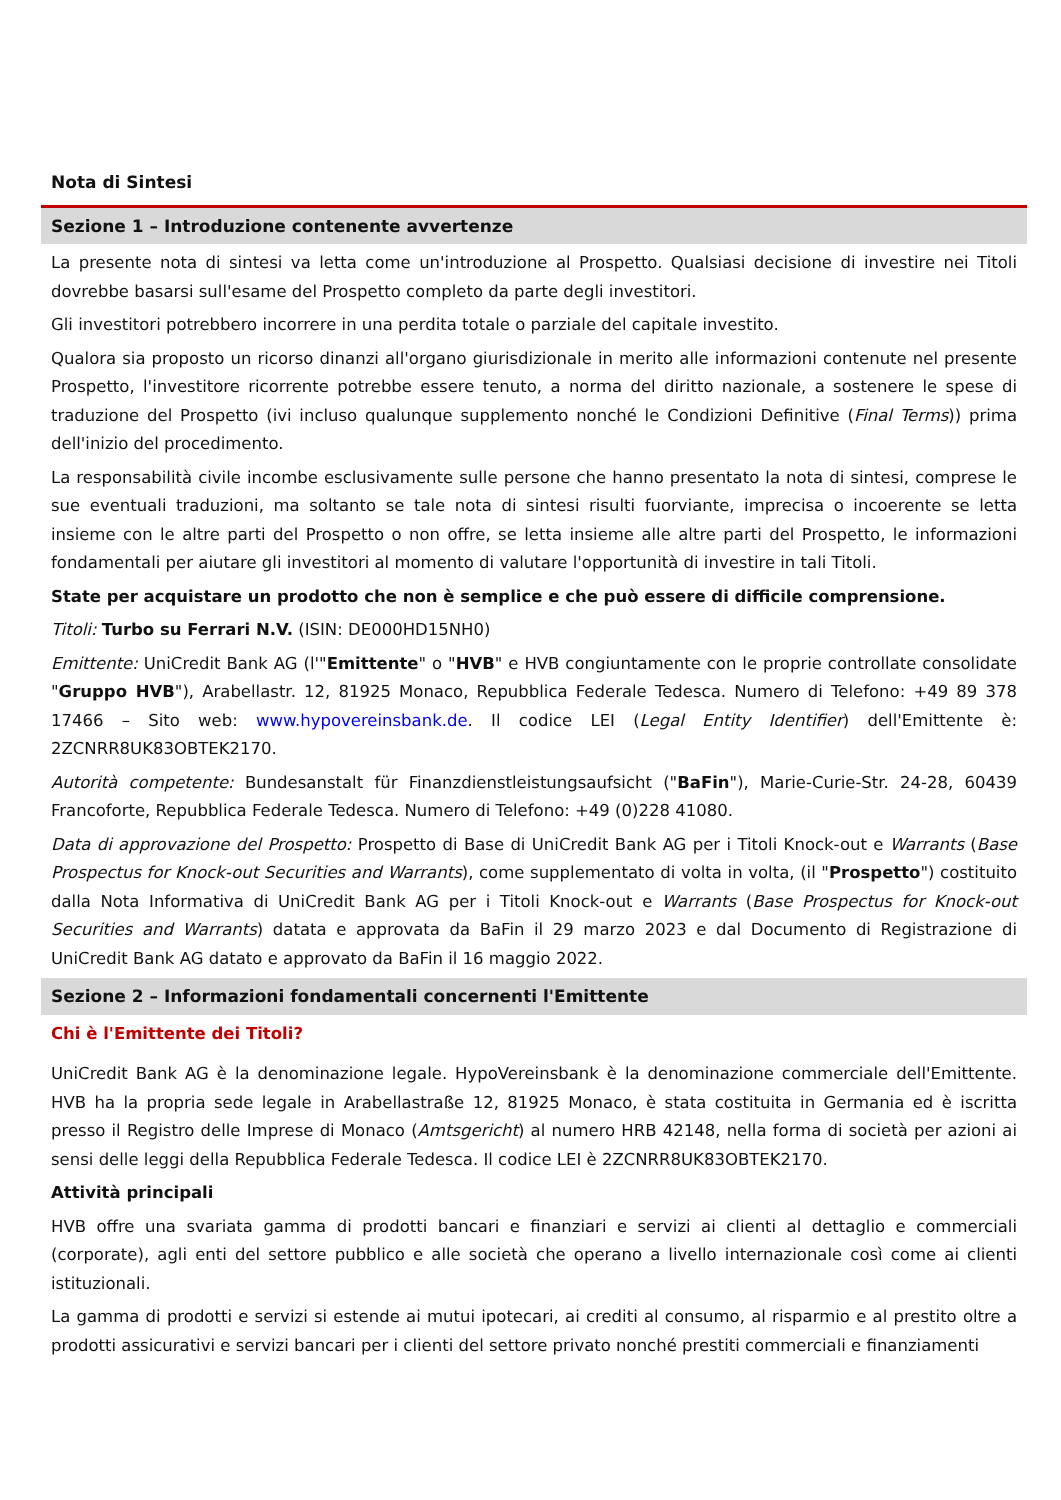Nota di Sintesi
Sezione 1 – Introduzione contenente avvertenze
La presente nota di sintesi va letta come un'introduzione al Prospetto. Qualsiasi decisione di investire nei Titoli dovrebbe basarsi sull'esame del Prospetto completo da parte degli investitori.
Gli investitori potrebbero incorrere in una perdita totale o parziale del capitale investito.
Qualora sia proposto un ricorso dinanzi all'organo giurisdizionale in merito alle informazioni contenute nel presente Prospetto, l'investitore ricorrente potrebbe essere tenuto, a norma del diritto nazionale, a sostenere le spese di traduzione del Prospetto (ivi incluso qualunque supplemento nonché le Condizioni Definitive (Final Terms)) prima dell'inizio del procedimento.
La responsabilità civile incombe esclusivamente sulle persone che hanno presentato la nota di sintesi, comprese le sue eventuali traduzioni, ma soltanto se tale nota di sintesi risulti fuorviante, imprecisa o incoerente se letta insieme con le altre parti del Prospetto o non offre, se letta insieme alle altre parti del Prospetto, le informazioni fondamentali per aiutare gli investitori al momento di valutare l'opportunità di investire in tali Titoli.
State per acquistare un prodotto che non è semplice e che può essere di difficile comprensione.
Titoli: Turbo su Ferrari N.V. (ISIN: DE000HD15NH0)
Emittente: UniCredit Bank AG (l'"Emittente" o "HVB" e HVB congiuntamente con le proprie controllate consolidate "Gruppo HVB"), Arabellastr. 12, 81925 Monaco, Repubblica Federale Tedesca. Numero di Telefono: +49 89 378 17466 – Sito web: www.hypovereinsbank.de. Il codice LEI (Legal Entity Identifier) dell'Emittente è: 2ZCNRR8UK83OBTEK2170.
Autorità competente: Bundesanstalt für Finanzdienstleistungsaufsicht ("BaFin"), Marie-Curie-Str. 24-28, 60439 Francoforte, Repubblica Federale Tedesca. Numero di Telefono: +49 (0)228 41080.
Data di approvazione del Prospetto: Prospetto di Base di UniCredit Bank AG per i Titoli Knock-out e Warrants (Base Prospectus for Knock-out Securities and Warrants), come supplementato di volta in volta, (il "Prospetto") costituito dalla Nota Informativa di UniCredit Bank AG per i Titoli Knock-out e Warrants (Base Prospectus for Knock-out Securities and Warrants) datata e approvata da BaFin il 29 marzo 2023 e dal Documento di Registrazione di UniCredit Bank AG datato e approvato da BaFin il 16 maggio 2022.
Sezione 2 – Informazioni fondamentali concernenti l'Emittente
Chi è l'Emittente dei Titoli?
UniCredit Bank AG è la denominazione legale. HypoVereinsbank è la denominazione commerciale dell'Emittente. HVB ha la propria sede legale in Arabellastraße 12, 81925 Monaco, è stata costituita in Germania ed è iscritta presso il Registro delle Imprese di Monaco (Amtsgericht) al numero HRB 42148, nella forma di società per azioni ai sensi delle leggi della Repubblica Federale Tedesca. Il codice LEI è 2ZCNRR8UK83OBTEK2170.
Attività principali
HVB offre una svariata gamma di prodotti bancari e finanziari e servizi ai clienti al dettaglio e commerciali (corporate), agli enti del settore pubblico e alle società che operano a livello internazionale così come ai clienti istituzionali.
La gamma di prodotti e servizi si estende ai mutui ipotecari, ai crediti al consumo, al risparmio e al prestito oltre a prodotti assicurativi e servizi bancari per i clienti del settore privato nonché prestiti commerciali e finanziamenti